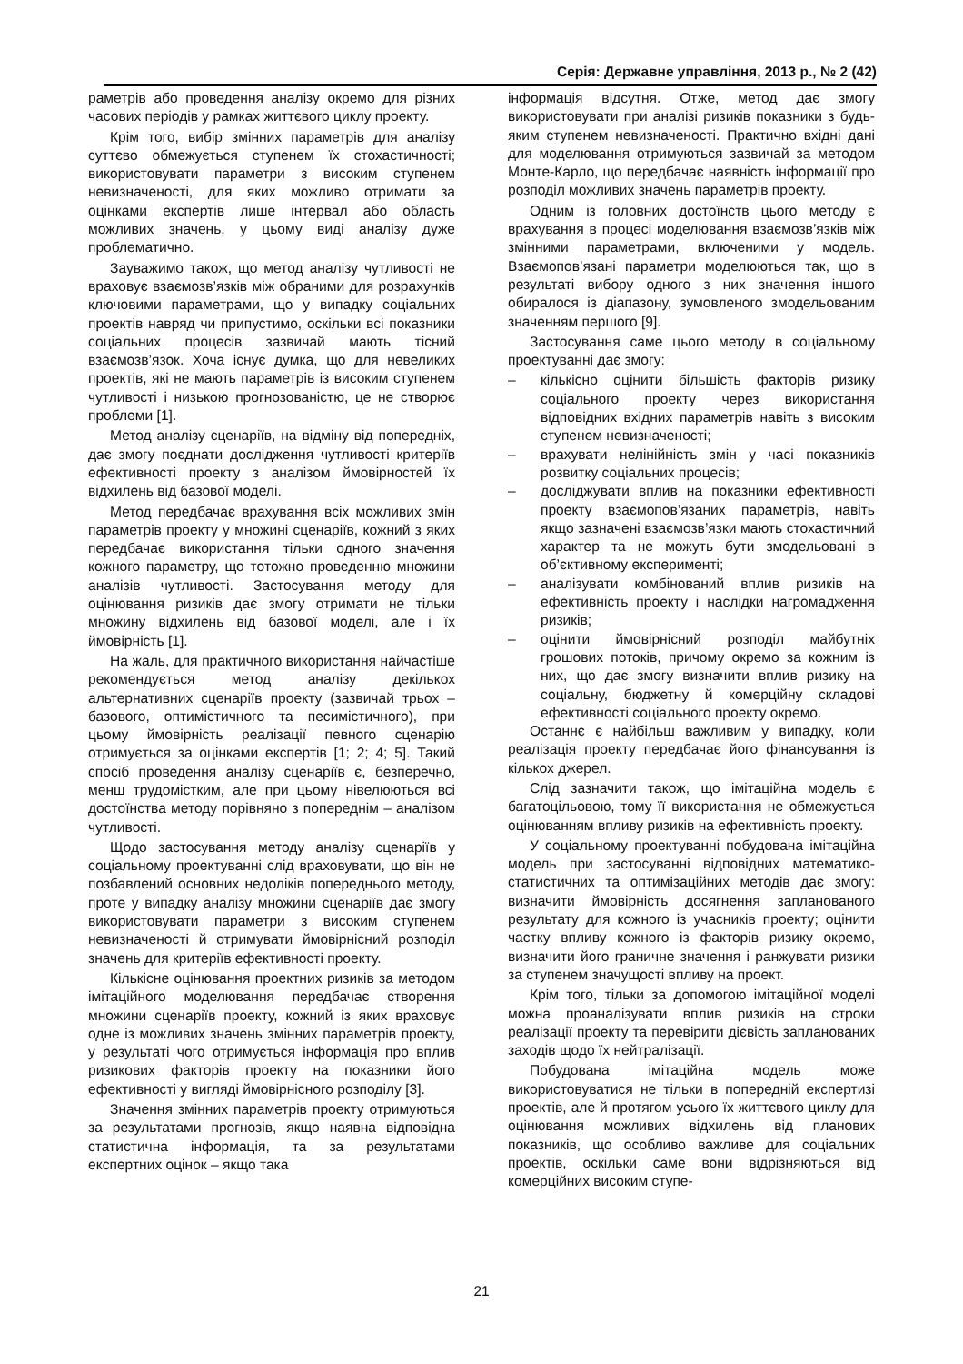Серія: Державне управління, 2013 р., № 2 (42)
раметрів або проведення аналізу окремо для різних часових періодів у рамках життєвого циклу проекту.
Крім того, вибір змінних параметрів для аналізу суттєво обмежується ступенем їх стохастичності; використовувати параметри з високим ступенем невизначеності, для яких можливо отримати за оцінками експертів лише інтервал або область можливих значень, у цьому виді аналізу дуже проблематично.
Зауважимо також, що метод аналізу чутливості не враховує взаємозв’язків між обраними для розрахунків ключовими параметрами, що у випадку соціальних проектів навряд чи припустимо, оскільки всі показники соціальних процесів зазвичай мають тісний взаємозв’язок. Хоча існує думка, що для невеликих проектів, які не мають параметрів із високим ступенем чутливості і низькою прогнозованістю, це не створює проблеми [1].
Метод аналізу сценаріїв, на відміну від попередніх, дає змогу поєднати дослідження чутливості критеріїв ефективності проекту з аналізом ймовірностей їх відхилень від базової моделі.
Метод передбачає врахування всіх можливих змін параметрів проекту у множині сценаріїв, кожний з яких передбачає використання тільки одного значення кожного параметру, що тотожно проведенню множини аналізів чутливості. Застосування методу для оцінювання ризиків дає змогу отримати не тільки множину відхилень від базової моделі, але і їх ймовірність [1].
На жаль, для практичного використання найчастіше рекомендується метод аналізу декількох альтернативних сценаріїв проекту (зазвичай трьох – базового, оптимістичного та песимістичного), при цьому ймовірність реалізації певного сценарію отримується за оцінками експертів [1; 2; 4; 5]. Такий спосіб проведення аналізу сценаріїв є, безперечно, менш трудомістким, але при цьому нівелюються всі достоїнства методу порівняно з попереднім – аналізом чутливості.
Щодо застосування методу аналізу сценаріїв у соціальному проектуванні слід враховувати, що він не позбавлений основних недоліків попереднього методу, проте у випадку аналізу множини сценаріїв дає змогу використовувати параметри з високим ступенем невизначеності й отримувати ймовірнісний розподіл значень для критеріїв ефективності проекту.
Кількісне оцінювання проектних ризиків за методом імітаційного моделювання передбачає створення множини сценаріїв проекту, кожний із яких враховує одне із можливих значень змінних параметрів проекту, у результаті чого отримується інформація про вплив ризикових факторів проекту на показники його ефективності у вигляді ймовірнісного розподілу [3].
Значення змінних параметрів проекту отримуються за результатами прогнозів, якщо наявна відповідна статистична інформація, та за результатами експертних оцінок – якщо така
інформація відсутня. Отже, метод дає змогу використовувати при аналізі ризиків показники з будь-яким ступенем невизначеності. Практично вхідні дані для моделювання отримуються зазвичай за методом Монте-Карло, що передбачає наявність інформації про розподіл можливих значень параметрів проекту.
Одним із головних достоїнств цього методу є врахування в процесі моделювання взаємозв’язків між змінними параметрами, включеними у модель. Взаємопов’язані параметри моделюються так, що в результаті вибору одного з них значення іншого обиралося із діапазону, зумовленого змодельованим значенням першого [9].
Застосування саме цього методу в соціальному проектуванні дає змогу:
– кількісно оцінити більшість факторів ризику соціального проекту через використання відповідних вхідних параметрів навіть з високим ступенем невизначеності;
– врахувати нелінійність змін у часі показників розвитку соціальних процесів;
– досліджувати вплив на показники ефективності проекту взаємопов’язаних параметрів, навіть якщо зазначені взаємозв’язки мають стохастичний характер та не можуть бути змодельовані в об’єктивному експерименті;
– аналізувати комбінований вплив ризиків на ефективність проекту і наслідки нагромадження ризиків;
– оцінити ймовірнісний розподіл майбутніх грошових потоків, причому окремо за кожним із них, що дає змогу визначити вплив ризику на соціальну, бюджетну й комерційну складові ефективності соціального проекту окремо.
Останнє є найбільш важливим у випадку, коли реалізація проекту передбачає його фінансування із кількох джерел.
Слід зазначити також, що імітаційна модель є багатоцільовою, тому її використання не обмежується оцінюванням впливу ризиків на ефективність проекту.
У соціальному проектуванні побудована імітаційна модель при застосуванні відповідних математико-статистичних та оптимізаційних методів дає змогу: визначити ймовірність досягнення запланованого результату для кожного із учасників проекту; оцінити частку впливу кожного із факторів ризику окремо, визначити його граничне значення і ранжувати ризики за ступенем значущості впливу на проект.
Крім того, тільки за допомогою імітаційної моделі можна проаналізувати вплив ризиків на строки реалізації проекту та перевірити дієвість запланованих заходів щодо їх нейтралізації.
Побудована імітаційна модель може використовуватися не тільки в попередній експертизі проектів, але й протягом усього їх життєвого циклу для оцінювання можливих відхилень від планових показників, що особливо важливе для соціальних проектів, оскільки саме вони відрізняються від комерційних високим ступе-
21